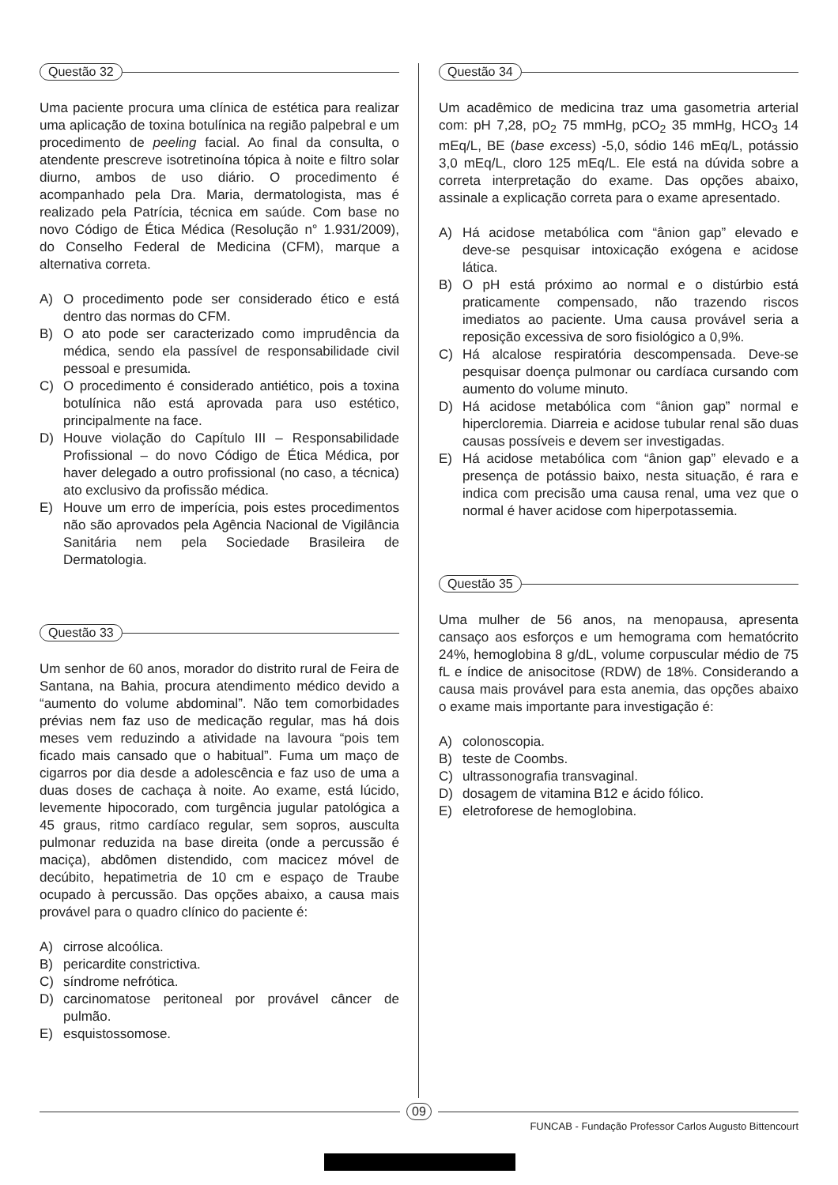Questão 32
Uma paciente procura uma clínica de estética para realizar uma aplicação de toxina botulínica na região palpebral e um procedimento de peeling facial. Ao final da consulta, o atendente prescreve isotretinoína tópica à noite e filtro solar diurno, ambos de uso diário. O procedimento é acompanhado pela Dra. Maria, dermatologista, mas é realizado pela Patrícia, técnica em saúde. Com base no novo Código de Ética Médica (Resolução n° 1.931/2009), do Conselho Federal de Medicina (CFM), marque a alternativa correta.
A) O procedimento pode ser considerado ético e está dentro das normas do CFM.
B) O ato pode ser caracterizado como imprudência da médica, sendo ela passível de responsabilidade civil pessoal e presumida.
C) O procedimento é considerado antiético, pois a toxina botulínica não está aprovada para uso estético, principalmente na face.
D) Houve violação do Capítulo III – Responsabilidade Profissional – do novo Código de Ética Médica, por haver delegado a outro profissional (no caso, a técnica) ato exclusivo da profissão médica.
E) Houve um erro de imperícia, pois estes procedimentos não são aprovados pela Agência Nacional de Vigilância Sanitária nem pela Sociedade Brasileira de Dermatologia.
Questão 33
Um senhor de 60 anos, morador do distrito rural de Feira de Santana, na Bahia, procura atendimento médico devido a “aumento do volume abdominal”. Não tem comorbidades prévias nem faz uso de medicação regular, mas há dois meses vem reduzindo a atividade na lavoura “pois tem ficado mais cansado que o habitual”. Fuma um maço de cigarros por dia desde a adolescência e faz uso de uma a duas doses de cachaça à noite. Ao exame, está lúcido, levemente hipocorado, com turgência jugular patológica a 45 graus, ritmo cardíaco regular, sem sopros, ausculta pulmonar reduzida na base direita (onde a percussão é maciça), abdômen distendido, com macicez móvel de decúbito, hepatimetria de 10 cm e espaço de Traube ocupado à percussão. Das opções abaixo, a causa mais provável para o quadro clínico do paciente é:
A) cirrose alcoólica.
B) pericardite constrictiva.
C) síndrome nefrótica.
D) carcinomatose peritoneal por provável câncer de pulmão.
E) esquistossomose.
Questão 34
Um acadêmico de medicina traz uma gasometria arterial com: pH 7,28, pO<sub>2</sub> 75 mmHg, pCO<sub>2</sub> 35 mmHg, HCO<sub>3</sub> 14 mEq/L, BE (base excess) -5,0, sódio 146 mEq/L, potássio 3,0 mEq/L, cloro 125 mEq/L. Ele está na dúvida sobre a correta interpretação do exame. Das opções abaixo, assinale a explicação correta para o exame apresentado.
A) Há acidose metabólica com “ânion gap” elevado e deve-se pesquisar intoxicação exógena e acidose lática.
B) O pH está próximo ao normal e o distúrbio está praticamente compensado, não trazendo riscos imediatos ao paciente. Uma causa provável seria a reposição excessiva de soro fisiológico a 0,9%.
C) Há alcalose respiratória descompensada. Deve-se pesquisar doença pulmonar ou cardíaca cursando com aumento do volume minuto.
D) Há acidose metabólica com “ânion gap” normal e hipercloremia. Diarreia e acidose tubular renal são duas causas possíveis e devem ser investigadas.
E) Há acidose metabólica com “ânion gap” elevado e a presença de potássio baixo, nesta situação, é rara e indica com precisão uma causa renal, uma vez que o normal é haver acidose com hiperpotassemia.
Questão 35
Uma mulher de 56 anos, na menopausa, apresenta cansaço aos esforços e um hemograma com hematócrito 24%, hemoglobina 8 g/dL, volume corpuscular médio de 75 fL e índice de anisocitose (RDW) de 18%. Considerando a causa mais provável para esta anemia, das opções abaixo o exame mais importante para investigação é:
A) colonoscopia.
B) teste de Coombs.
C) ultrassonografia transvaginal.
D) dosagem de vitamina B12 e ácido fólico.
E) eletroforese de hemoglobina.
09
FUNCAB - Fundação Professor Carlos Augusto Bittencourt